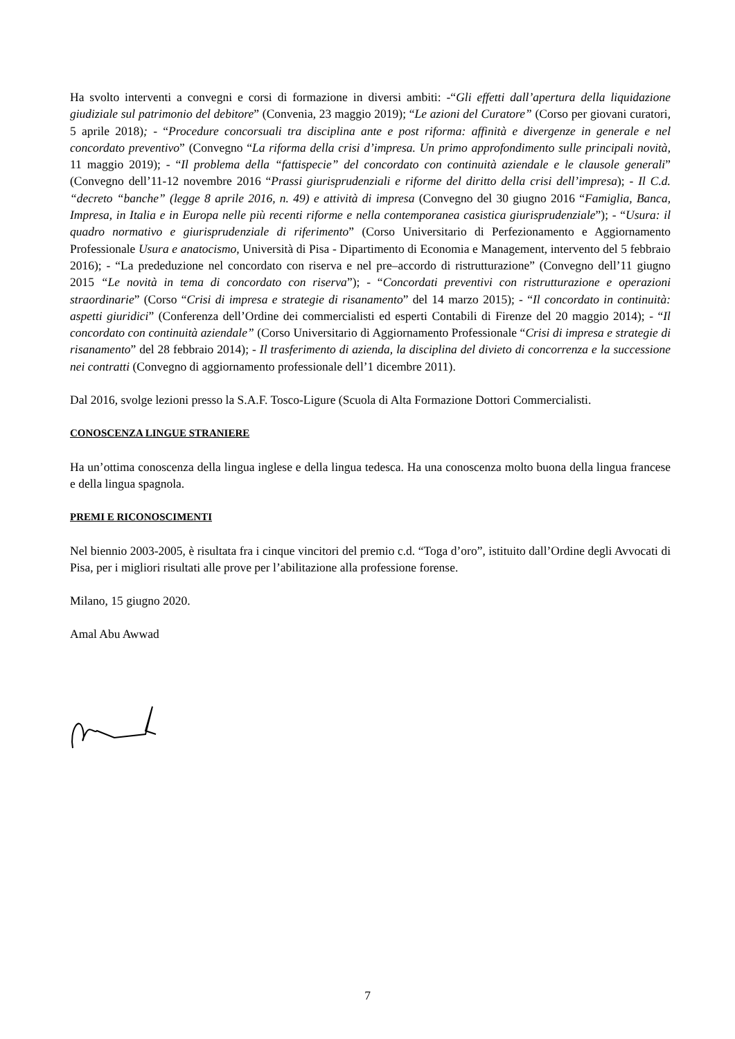Ha svolto interventi a convegni e corsi di formazione in diversi ambiti: -“Gli effetti dall’apertura della liquidazione giudiziale sul patrimonio del debitore” (Convenia, 23 maggio 2019); “Le azioni del Curatore” (Corso per giovani curatori, 5 aprile 2018); - “Procedure concorsuali tra disciplina ante e post riforma: affinità e divergenze in generale e nel concordato preventivo” (Convegno “La riforma della crisi d’impresa. Un primo approfondimento sulle principali novità, 11 maggio 2019); - “Il problema della “fattispecie” del concordato con continuità aziendale e le clausole generali” (Convegno dell’11-12 novembre 2016 “Prassi giurisprudenziali e riforme del diritto della crisi dell’impresa); - Il C.d. “decreto “banche” (legge 8 aprile 2016, n. 49) e attività di impresa (Convegno del 30 giugno 2016 “Famiglia, Banca, Impresa, in Italia e in Europa nelle più recenti riforme e nella contemporanea casistica giurisprudenziale”); - “Usura: il quadro normativo e giurisprudenziale di riferimento” (Corso Universitario di Perfezionamento e Aggiornamento Professionale Usura e anatocismo, Università di Pisa - Dipartimento di Economia e Management, intervento del 5 febbraio 2016); - “La prededuzione nel concordato con riserva e nel pre–accordo di ristrutturazione” (Convegno dell’11 giugno 2015 “Le novità in tema di concordato con riserva”); - “Concordati preventivi con ristrutturazione e operazioni straordinarie” (Corso “Crisi di impresa e strategie di risanamento” del 14 marzo 2015); - “Il concordato in continuità: aspetti giuridici” (Conferenza dell’Ordine dei commercialisti ed esperti Contabili di Firenze del 20 maggio 2014); - “Il concordato con continuità aziendale” (Corso Universitario di Aggiornamento Professionale “Crisi di impresa e strategie di risanamento” del 28 febbraio 2014); - Il trasferimento di azienda, la disciplina del divieto di concorrenza e la successione nei contratti (Convegno di aggiornamento professionale dell’1 dicembre 2011).
Dal 2016, svolge lezioni presso la S.A.F. Tosco-Ligure (Scuola di Alta Formazione Dottori Commercialisti.
CONOSCENZA LINGUE STRANIERE
Ha un’ottima conoscenza della lingua inglese e della lingua tedesca. Ha una conoscenza molto buona della lingua francese e della lingua spagnola.
PREMI E RICONOSCIMENTI
Nel biennio 2003-2005, è risultata fra i cinque vincitori del premio c.d. “Toga d’oro”, istituito dall’Ordine degli Avvocati di Pisa, per i migliori risultati alle prove per l’abilitazione alla professione forense.
Milano, 15 giugno 2020.
Amal Abu Awwad
7